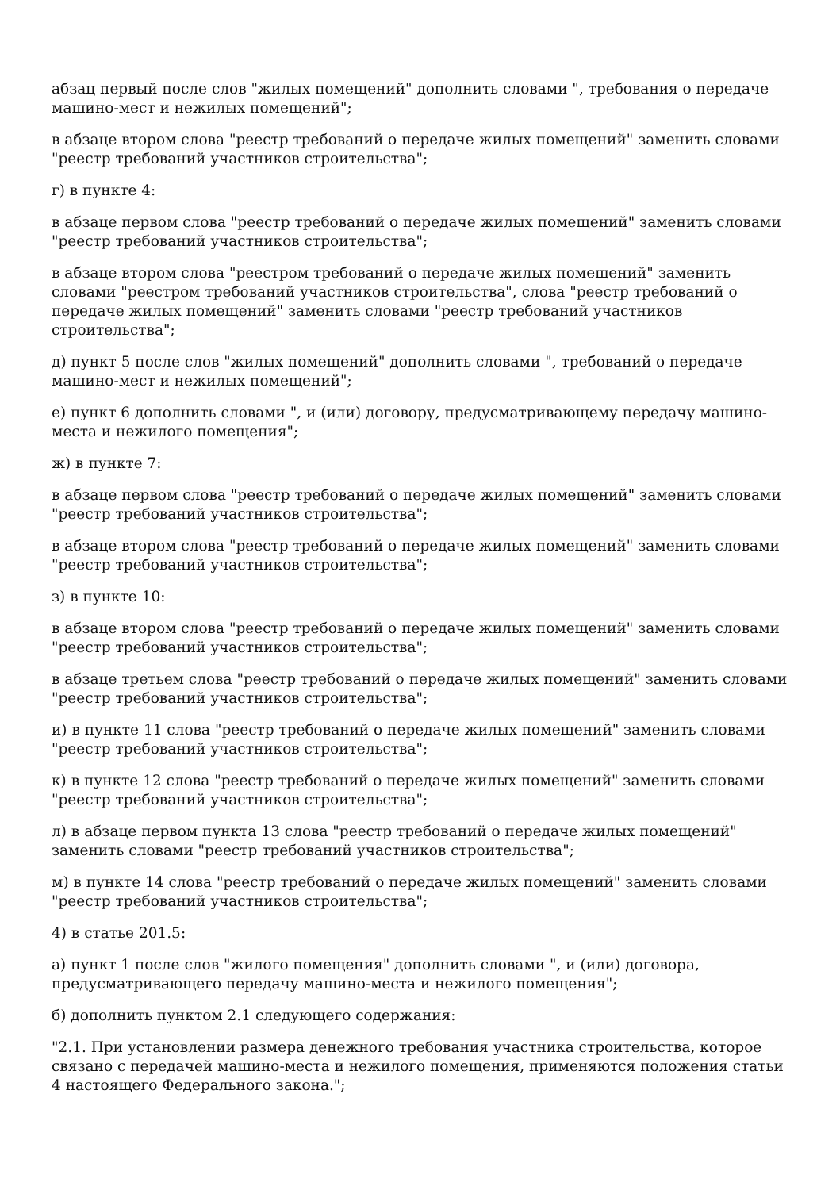абзац первый после слов "жилых помещений" дополнить словами ", требования о передаче машино-мест и нежилых помещений";
в абзаце втором слова "реестр требований о передаче жилых помещений" заменить словами "реестр требований участников строительства";
г) в пункте 4:
в абзаце первом слова "реестр требований о передаче жилых помещений" заменить словами "реестр требований участников строительства";
в абзаце втором слова "реестром требований о передаче жилых помещений" заменить словами "реестром требований участников строительства", слова "реестр требований о передаче жилых помещений" заменить словами "реестр требований участников строительства";
д) пункт 5 после слов "жилых помещений" дополнить словами ", требований о передаче машино-мест и нежилых помещений";
е) пункт 6 дополнить словами ", и (или) договору, предусматривающему передачу машино-места и нежилого помещения";
ж) в пункте 7:
в абзаце первом слова "реестр требований о передаче жилых помещений" заменить словами "реестр требований участников строительства";
в абзаце втором слова "реестр требований о передаче жилых помещений" заменить словами "реестр требований участников строительства";
з) в пункте 10:
в абзаце втором слова "реестр требований о передаче жилых помещений" заменить словами "реестр требований участников строительства";
в абзаце третьем слова "реестр требований о передаче жилых помещений" заменить словами "реестр требований участников строительства";
и) в пункте 11 слова "реестр требований о передаче жилых помещений" заменить словами "реестр требований участников строительства";
к) в пункте 12 слова "реестр требований о передаче жилых помещений" заменить словами "реестр требований участников строительства";
л) в абзаце первом пункта 13 слова "реестр требований о передаче жилых помещений" заменить словами "реестр требований участников строительства";
м) в пункте 14 слова "реестр требований о передаче жилых помещений" заменить словами "реестр требований участников строительства";
4) в статье 201.5:
а) пункт 1 после слов "жилого помещения" дополнить словами ", и (или) договора, предусматривающего передачу машино-места и нежилого помещения";
б) дополнить пунктом 2.1 следующего содержания:
"2.1. При установлении размера денежного требования участника строительства, которое связано с передачей машино-места и нежилого помещения, применяются положения статьи 4 настоящего Федерального закона.";